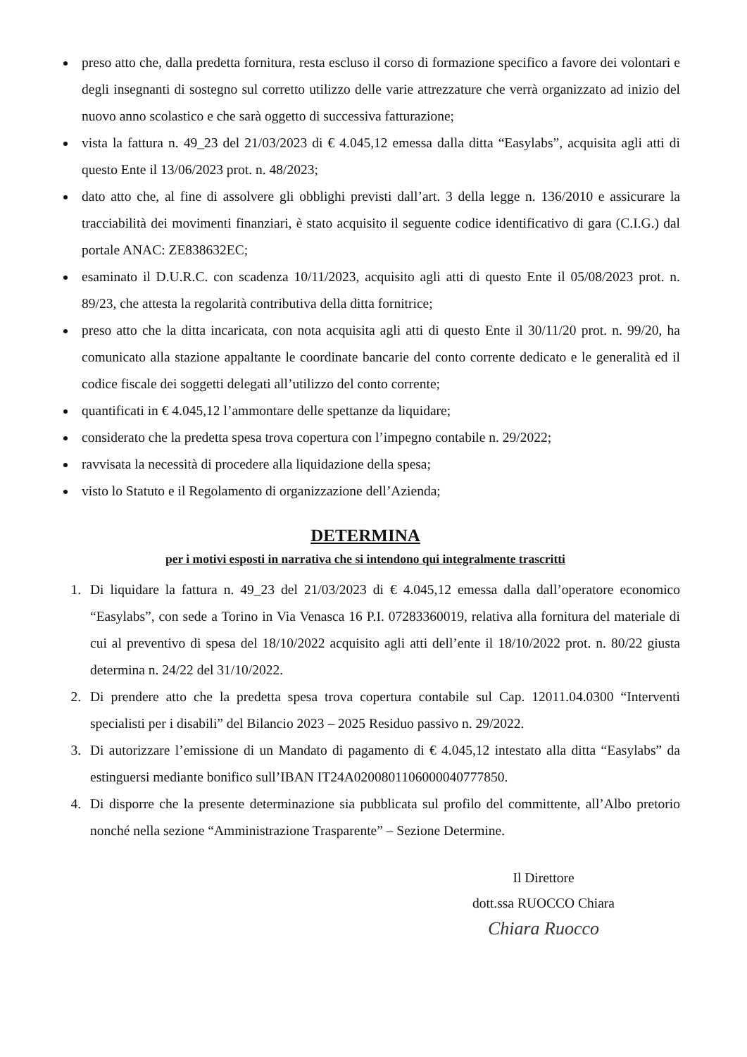preso atto che, dalla predetta fornitura, resta escluso il corso di formazione specifico a favore dei volontari e degli insegnanti di sostegno sul corretto utilizzo delle varie attrezzature che verrà organizzato ad inizio del nuovo anno scolastico e che sarà oggetto di successiva fatturazione;
vista la fattura n. 49_23 del 21/03/2023 di € 4.045,12 emessa dalla ditta “Easylabs”, acquisita agli atti di questo Ente il 13/06/2023 prot. n. 48/2023;
dato atto che, al fine di assolvere gli obblighi previsti dall’art. 3 della legge n. 136/2010 e assicurare la tracciabilità dei movimenti finanziari, è stato acquisito il seguente codice identificativo di gara (C.I.G.) dal portale ANAC: ZE838632EC;
esaminato il D.U.R.C. con scadenza 10/11/2023, acquisito agli atti di questo Ente il 05/08/2023 prot. n. 89/23, che attesta la regolarità contributiva della ditta fornitrice;
preso atto che la ditta incaricata, con nota acquisita agli atti di questo Ente il 30/11/20 prot. n. 99/20, ha comunicato alla stazione appaltante le coordinate bancarie del conto corrente dedicato e le generalità ed il codice fiscale dei soggetti delegati all’utilizzo del conto corrente;
quantificati in € 4.045,12 l’ammontare delle spettanze da liquidare;
considerato che la predetta spesa trova copertura con l’impegno contabile n. 29/2022;
ravvisata la necessità di procedere alla liquidazione della spesa;
visto lo Statuto e il Regolamento di organizzazione dell’Azienda;
DETERMINA
per i motivi esposti in narrativa che si intendono qui integralmente trascritti
1. Di liquidare la fattura n. 49_23 del 21/03/2023 di € 4.045,12 emessa dalla dall’operatore economico “Easylabs”, con sede a Torino in Via Venasca 16 P.I. 07283360019, relativa alla fornitura del materiale di cui al preventivo di spesa del 18/10/2022 acquisito agli atti dell’ente il 18/10/2022 prot. n. 80/22 giusta determina n. 24/22 del 31/10/2022.
2. Di prendere atto che la predetta spesa trova copertura contabile sul Cap. 12011.04.0300 “Interventi specialisti per i disabili” del Bilancio 2023 – 2025 Residuo passivo n. 29/2022.
3. Di autorizzare l’emissione di un Mandato di pagamento di € 4.045,12 intestato alla ditta “Easylabs” da estinguersi mediante bonifico sull’IBAN IT24A0200801106000040777850.
4. Di disporre che la presente determinazione sia pubblicata sul profilo del committente, all’Albo pretorio nonché nella sezione “Amministrazione Trasparente” – Sezione Determine.
Il Direttore
dott.ssa RUOCCO Chiara
Chiara Ruocco